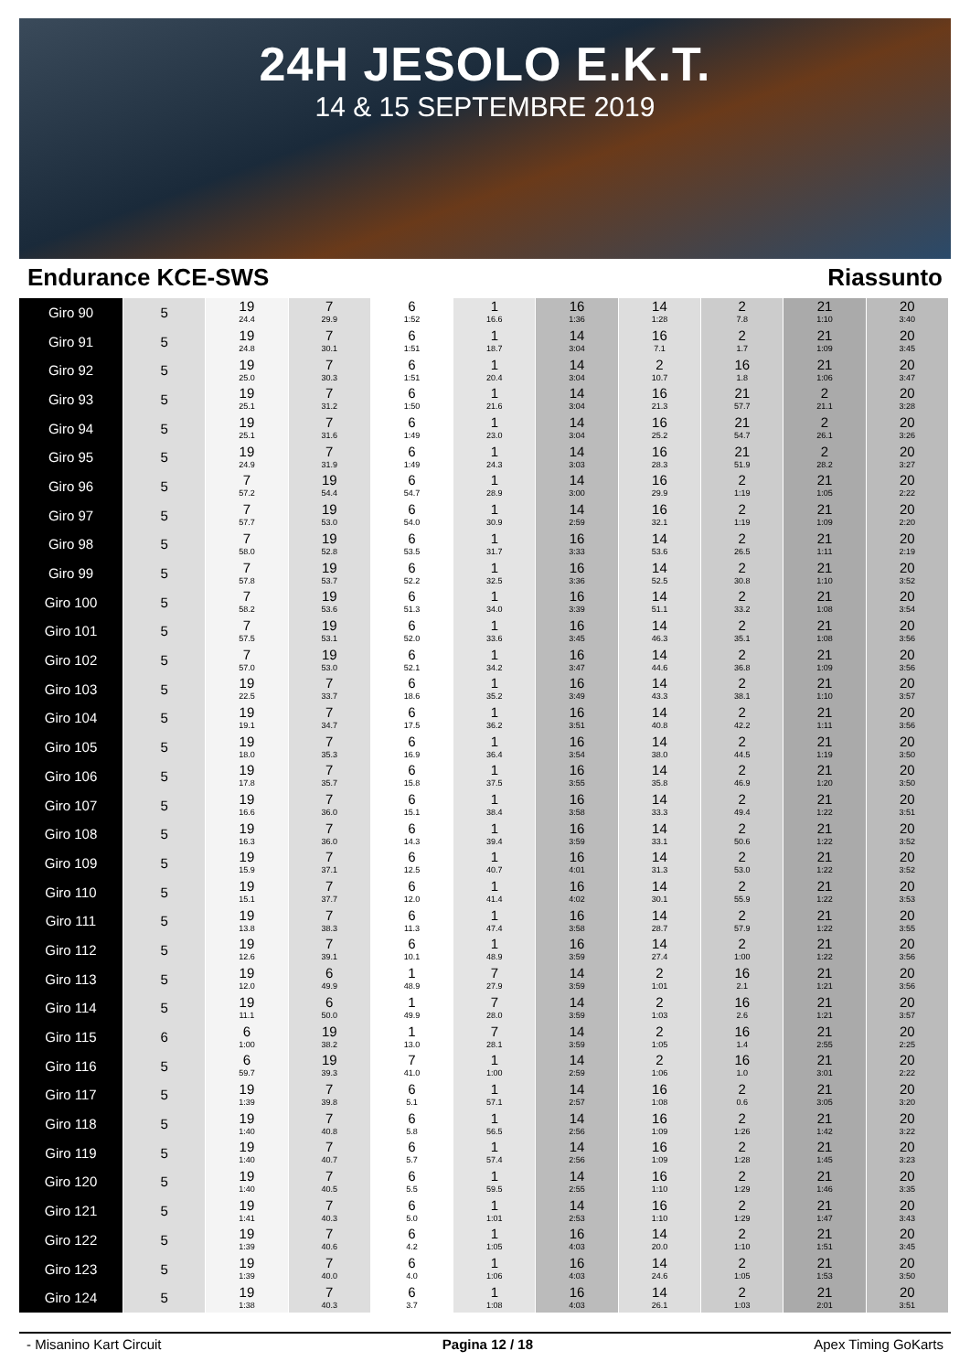24H JESOLO E.K.T.
14 & 15 SEPTEMBRE 2019
Endurance KCE-SWS Riassunto
| Giro 90 | 5 | 19 24.4 | 7 29.9 | 6 1:52 | 1 16.6 | 16 1:36 | 14 1:28 | 2 7.8 | 21 1:10 | 20 3:40 |
| Giro 91 | 5 | 19 24.8 | 7 30.1 | 6 1:51 | 1 18.7 | 14 3:04 | 16 7.1 | 2 1.7 | 21 1:09 | 20 3:45 |
| Giro 92 | 5 | 19 25.0 | 7 30.3 | 6 1:51 | 1 20.4 | 14 3:04 | 2 10.7 | 16 1.8 | 21 1:06 | 20 3:47 |
| Giro 93 | 5 | 19 25.1 | 7 31.2 | 6 1:50 | 1 21.6 | 14 3:04 | 16 21.3 | 21 57.7 | 2 21.1 | 20 3:28 |
| Giro 94 | 5 | 19 25.1 | 7 31.6 | 6 1:49 | 1 23.0 | 14 3:04 | 16 25.2 | 21 54.7 | 2 26.1 | 20 3:26 |
| Giro 95 | 5 | 19 24.9 | 7 31.9 | 6 1:49 | 1 24.3 | 14 3:03 | 16 28.3 | 21 51.9 | 2 28.2 | 20 3:27 |
| Giro 96 | 5 | 7 57.2 | 19 54.4 | 6 54.7 | 1 28.9 | 14 3:00 | 16 29.9 | 2 1:19 | 21 1:05 | 20 2:22 |
| Giro 97 | 5 | 7 57.7 | 19 53.0 | 6 54.0 | 1 30.9 | 14 2:59 | 16 32.1 | 2 1:19 | 21 1:09 | 20 2:20 |
| Giro 98 | 5 | 7 58.0 | 19 52.8 | 6 53.5 | 1 31.7 | 16 3:33 | 14 53.6 | 2 26.5 | 21 1:11 | 20 2:19 |
| Giro 99 | 5 | 7 57.8 | 19 53.7 | 6 52.2 | 1 32.5 | 16 3:36 | 14 52.5 | 2 30.8 | 21 1:10 | 20 3:52 |
| Giro 100 | 5 | 7 58.2 | 19 53.6 | 6 51.3 | 1 34.0 | 16 3:39 | 14 51.1 | 2 33.2 | 21 1:08 | 20 3:54 |
| Giro 101 | 5 | 7 57.5 | 19 53.1 | 6 52.0 | 1 33.6 | 16 3:45 | 14 46.3 | 2 35.1 | 21 1:08 | 20 3:56 |
| Giro 102 | 5 | 7 57.0 | 19 53.0 | 6 52.1 | 1 34.2 | 16 3:47 | 14 44.6 | 2 36.8 | 21 1:09 | 20 3:56 |
| Giro 103 | 5 | 19 22.5 | 7 33.7 | 6 18.6 | 1 35.2 | 16 3:49 | 14 43.3 | 2 38.1 | 21 1:10 | 20 3:57 |
| Giro 104 | 5 | 19 19.1 | 7 34.7 | 6 17.5 | 1 36.2 | 16 3:51 | 14 40.8 | 2 42.2 | 21 1:11 | 20 3:56 |
| Giro 105 | 5 | 19 18.0 | 7 35.3 | 6 16.9 | 1 36.4 | 16 3:54 | 14 38.0 | 2 44.5 | 21 1:19 | 20 3:50 |
| Giro 106 | 5 | 19 17.8 | 7 35.7 | 6 15.8 | 1 37.5 | 16 3:55 | 14 35.8 | 2 46.9 | 21 1:20 | 20 3:50 |
| Giro 107 | 5 | 19 16.6 | 7 36.0 | 6 15.1 | 1 38.4 | 16 3:58 | 14 33.3 | 2 49.4 | 21 1:22 | 20 3:51 |
| Giro 108 | 5 | 19 16.3 | 7 36.0 | 6 14.3 | 1 39.4 | 16 3:59 | 14 33.1 | 2 50.6 | 21 1:22 | 20 3:52 |
| Giro 109 | 5 | 19 15.9 | 7 37.1 | 6 12.5 | 1 40.7 | 16 4:01 | 14 31.3 | 2 53.0 | 21 1:22 | 20 3:52 |
| Giro 110 | 5 | 19 15.1 | 7 37.7 | 6 12.0 | 1 41.4 | 16 4:02 | 14 30.1 | 2 55.9 | 21 1:22 | 20 3:53 |
| Giro 111 | 5 | 19 13.8 | 7 38.3 | 6 11.3 | 1 47.4 | 16 3:58 | 14 28.7 | 2 57.9 | 21 1:22 | 20 3:55 |
| Giro 112 | 5 | 19 12.6 | 7 39.1 | 6 10.1 | 1 48.9 | 16 3:59 | 14 27.4 | 2 1:00 | 21 1:22 | 20 3:56 |
| Giro 113 | 5 | 19 12.0 | 6 49.9 | 1 48.9 | 7 27.9 | 14 3:59 | 2 1:01 | 16 2.1 | 21 1:21 | 20 3:56 |
| Giro 114 | 5 | 19 11.1 | 6 50.0 | 1 49.9 | 7 28.0 | 14 3:59 | 2 1:03 | 16 2.6 | 21 1:21 | 20 3:57 |
| Giro 115 | 6 | 6 1:00 | 19 38.2 | 1 13.0 | 7 28.1 | 14 3:59 | 2 1:05 | 16 1.4 | 21 2:55 | 20 2:25 |
| Giro 116 | 5 | 6 59.7 | 19 39.3 | 7 41.0 | 1 1:00 | 14 2:59 | 2 1:06 | 16 1.0 | 21 3:01 | 20 2:22 |
| Giro 117 | 5 | 19 1:39 | 7 39.8 | 6 5.1 | 1 57.1 | 14 2:57 | 16 1:08 | 2 0.6 | 21 3:05 | 20 3:20 |
| Giro 118 | 5 | 19 1:40 | 7 40.8 | 6 5.8 | 1 56.5 | 14 2:56 | 16 1:09 | 2 1:26 | 21 1:42 | 20 3:22 |
| Giro 119 | 5 | 19 1:40 | 7 40.7 | 6 5.7 | 1 57.4 | 14 2:56 | 16 1:09 | 2 1:28 | 21 1:45 | 20 3:23 |
| Giro 120 | 5 | 19 1:40 | 7 40.5 | 6 5.5 | 1 59.5 | 14 2:55 | 16 1:10 | 2 1:29 | 21 1:46 | 20 3:35 |
| Giro 121 | 5 | 19 1:41 | 7 40.3 | 6 5.0 | 1 1:01 | 14 2:53 | 16 1:10 | 2 1:29 | 21 1:47 | 20 3:43 |
| Giro 122 | 5 | 19 1:39 | 7 40.6 | 6 4.2 | 1 1:05 | 16 4:03 | 14 20.0 | 2 1:10 | 21 1:51 | 20 3:45 |
| Giro 123 | 5 | 19 1:39 | 7 40.0 | 6 4.0 | 1 1:06 | 16 4:03 | 14 24.6 | 2 1:05 | 21 1:53 | 20 3:50 |
| Giro 124 | 5 | 19 1:38 | 7 40.3 | 6 3.7 | 1 1:08 | 16 4:03 | 14 26.1 | 2 1:03 | 21 2:01 | 20 3:51 |
- Misanino Kart Circuit Pagina 12 / 18 Apex Timing GoKarts